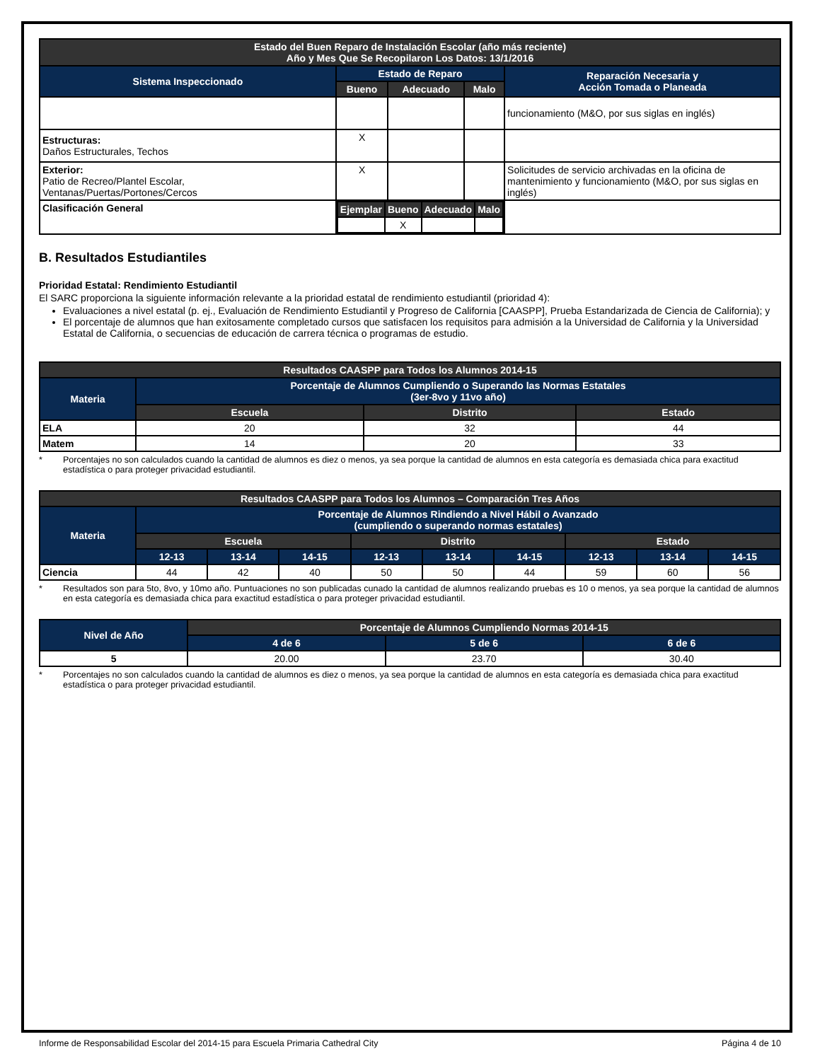| Estado del Buen Reparo de Instalación Escolar (año más reciente) Año y Mes Que Se Recopilaron Los Datos: 13/1/2016 | | | | |
| --- | --- | --- | --- | --- |
| Sistema Inspeccionado | Estado de Reparo | | | Reparación Necesaria y Acción Tomada o Planeada |
| | Bueno | Adecuado | Malo | |
| | | | | funcionamiento (M&O, por sus siglas en inglés) |
| Estructuras: Daños Estructurales, Techos | X | | | |
| Exterior: Patio de Recreo/Plantel Escolar, Ventanas/Puertas/Portones/Cercos | X | | | Solicitudes de servicio archivadas en la oficina de mantenimiento y funcionamiento (M&O, por sus siglas en inglés) |
| Clasificación General | / Ejemplar / Bueno / Adecuado / Malo / / --- / --- / --- / --- / / / X / / / | | | |
B. Resultados Estudiantiles
Prioridad Estatal: Rendimiento Estudiantil
El SARC proporciona la siguiente información relevante a la prioridad estatal de rendimiento estudiantil (prioridad 4):
Evaluaciones a nivel estatal (p. ej., Evaluación de Rendimiento Estudiantil y Progreso de California [CAASPP], Prueba Estandarizada de Ciencia de California); y
El porcentaje de alumnos que han exitosamente completado cursos que satisfacen los requisitos para admisión a la Universidad de California y la Universidad Estatal de California, o secuencias de educación de carrera técnica o programas de estudio.
| Resultados CAASPP para Todos los Alumnos 2014-15 | | | |
| --- | --- | --- | --- |
| Materia | Porcentaje de Alumnos Cumpliendo o Superando las Normas Estatales (3er-8vo y 11vo año) | | |
| | Escuela | Distrito | Estado |
| ELA | 20 | 32 | 44 |
| Matem | 14 | 20 | 33 |
* Porcentajes no son calculados cuando la cantidad de alumnos es diez o menos, ya sea porque la cantidad de alumnos en esta categoría es demasiada chica para exactitud estadística o para proteger privacidad estudiantil.
| Resultados CAASPP para Todos los Alumnos – Comparación Tres Años | | | | | | | | | |
| --- | --- | --- | --- | --- | --- | --- | --- | --- | --- |
| Materia | Porcentaje de Alumnos Rindiendo a Nivel Hábil o Avanzado (cumpliendo o superando normas estatales) | | | | | | | | |
| | Escuela | | | Distrito | | | Estado | | |
| | 12-13 | 13-14 | 14-15 | 12-13 | 13-14 | 14-15 | 12-13 | 13-14 | 14-15 |
| Ciencia | 44 | 42 | 40 | 50 | 50 | 44 | 59 | 60 | 56 |
* Resultados son para 5to, 8vo, y 10mo año. Puntuaciones no son publicadas cunado la cantidad de alumnos realizando pruebas es 10 o menos, ya sea porque la cantidad de alumnos en esta categoría es demasiada chica para exactitud estadística o para proteger privacidad estudiantil.
| Nivel de Año | Porcentaje de Alumnos Cumpliendo Normas 2014-15 | | |
| --- | --- | --- | --- |
| | 4 de 6 | 5 de 6 | 6 de 6 |
| 5 | 20.00 | 23.70 | 30.40 |
* Porcentajes no son calculados cuando la cantidad de alumnos es diez o menos, ya sea porque la cantidad de alumnos en esta categoría es demasiada chica para exactitud estadística o para proteger privacidad estudiantil.
Informe de Responsabilidad Escolar del 2014-15 para Escuela Primaria Cathedral City Página 4 de 10